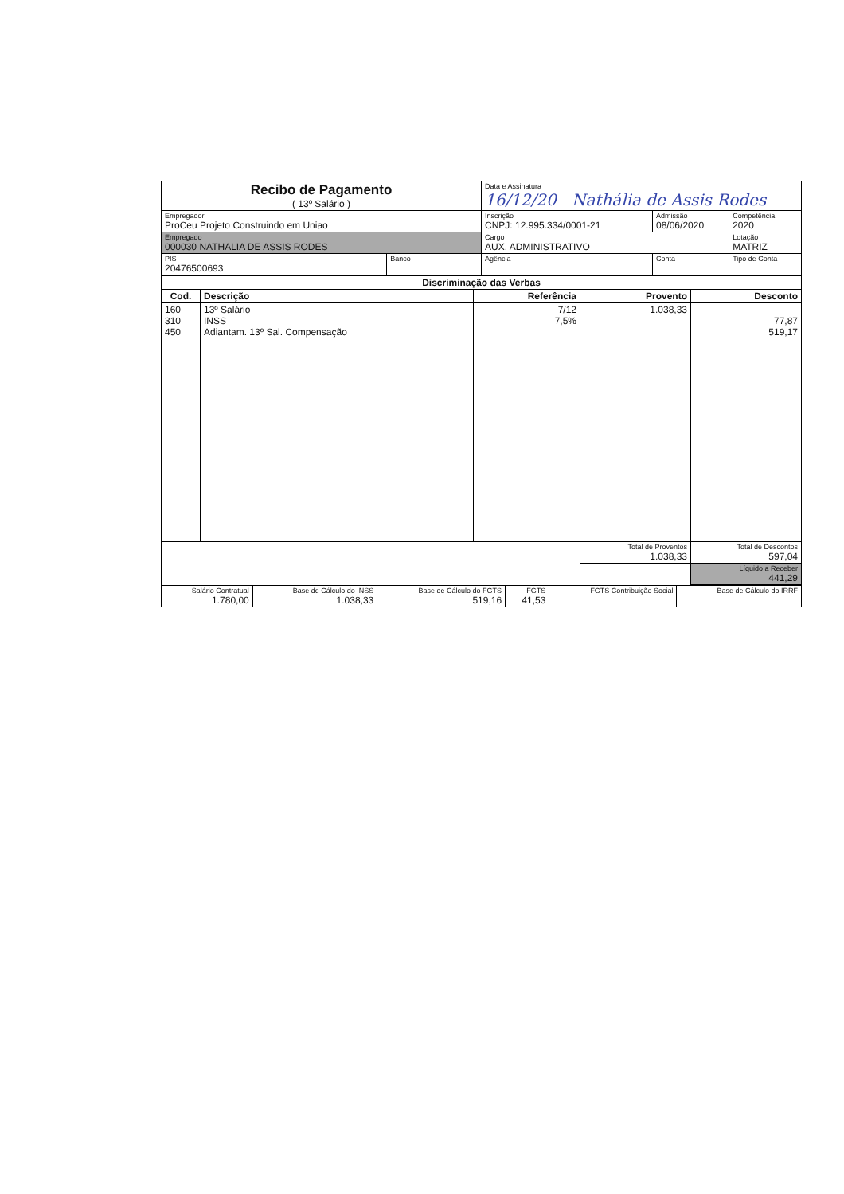| Recibo de Pagamento ( 13º Salário ) | | Data e Assinatura 16/12/20 Nathália de Assis Rodes | | |
| Empregador ProCeu Projeto Construindo em Uniao | | Inscrição CNPJ: 12.995.334/0001-21 | Admissão 08/06/2020 | Competência 2020 |
| Empregado 000030 NATHALIA DE ASSIS RODES | | Cargo AUX. ADMINISTRATIVO | | Lotação MATRIZ |
| PIS 20476500693 | Banco | Agência | Conta | Tipo de Conta |
| Discriminação das Verbas | | | | |
| --- | --- | --- | --- | --- |
| Cod. | Descrição | Referência | Provento | Desconto |
| 160 310 450 | 13º Salário INSS Adiantam. 13º Sal. Compensação | 7/12 7,5% | 1.038,33 | 77,87 519,17 |
| | | | Total de Proventos 1.038,33 | Total de Descontos 597,04 |
| | | | | Líquido a Receber 441,29 |
| Salário Contratual 1.780,00 | Base de Cálculo do INSS 1.038,33 | Base de Cálculo do FGTS 519,16 | FGTS 41,53 | FGTS Contribuição Social | Base de Cálculo do IRRF |